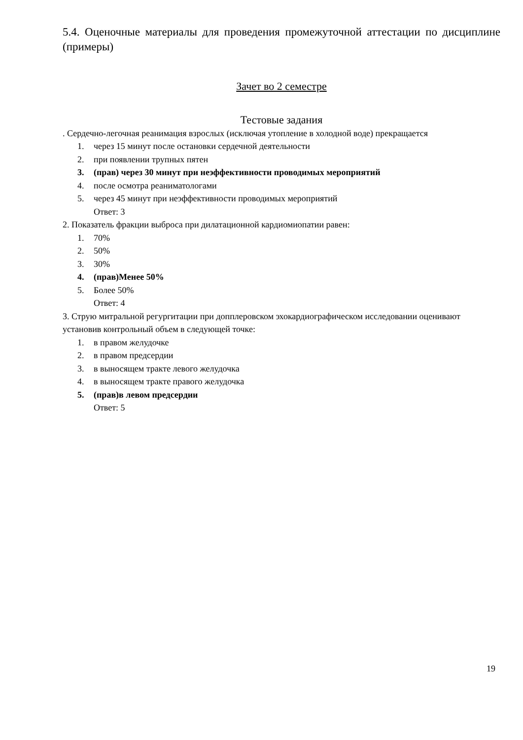5.4. Оценочные материалы для проведения промежуточной аттестации по дисциплине (примеры)
Зачет во 2 семестре
Тестовые задания
. Сердечно-легочная реанимация взрослых (исключая утопление в холодной воде) прекращается
1. через 15 минут после остановки сердечной деятельности
2. при появлении трупных пятен
3. (прав) через 30 минут при неэффективности проводимых мероприятий
4. после осмотра реаниматологами
5. через 45 минут при неэффективности проводимых мероприятий
Ответ: 3
2. Показатель фракции выброса при дилатационной кардиомиопатии равен:
1. 70%
2. 50%
3. 30%
4. (прав)Менее 50%
5. Более 50%
Ответ: 4
3. Струю митральной регургитации при допплеровском эхокардиографическом исследовании оценивают установив контрольный объем в следующей точке:
1. в правом желудочке
2. в правом предсердии
3. в выносящем тракте левого желудочка
4. в выносящем тракте правого желудочка
5. (прав)в левом предсердии
Ответ: 5
19